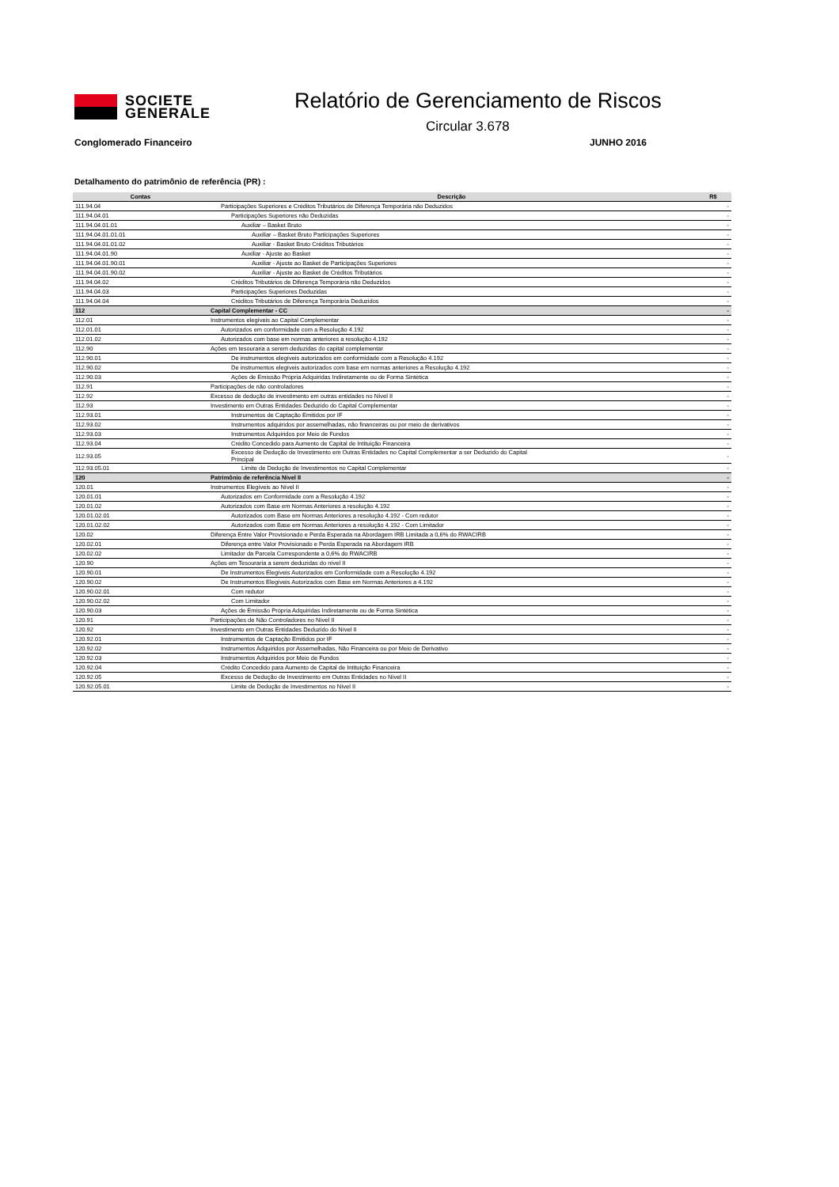SOCIETE
GENERALE
Relatório de Gerenciamento de Riscos
Circular 3.678
Conglomerado Financeiro JUNHO 2016
Detalhamento do patrimônio de referência (PR) :
| Contas | Descrição | R$ |
| --- | --- | --- |
| 111.94.04 | Participações Superiores e Créditos Tributários de Diferença Temporária não Deduzidos | - |
| 111.94.04.01 | Participações Superiores não Deduzidas | - |
| 111.94.04.01.01 | Auxiliar – Basket Bruto | - |
| 111.94.04.01.01.01 | Auxiliar – Basket Bruto Participações Superiores | - |
| 111.94.04.01.01.02 | Auxiliar - Basket Bruto Créditos Tributários | - |
| 111.94.04.01.90 | Auxiliar - Ajuste ao Basket | - |
| 111.94.04.01.90.01 | Auxiliar - Ajuste ao Basket de Participações Superiores | - |
| 111.94.04.01.90.02 | Auxiliar - Ajuste ao Basket de Créditos Tributários | - |
| 111.94.04.02 | Créditos Tributários de Diferença Temporária não Deduzidos | - |
| 111.94.04.03 | Participações Superiores Deduzidas | - |
| 111.94.04.04 | Créditos Tributários de Diferença Temporária Deduzidos | - |
| 112 | Capital Complementar - CC | - |
| 112.01 | Instrumentos elegíveis ao Capital Complementar | - |
| 112.01.01 | Autorizados em conformidade com a Resolução 4.192 | - |
| 112.01.02 | Autorizados com base em normas anteriores a resolução 4.192 | - |
| 112.90 | Ações em tesouraria a serem deduzidas do capital complementar | - |
| 112.90.01 | De instrumentos elegíveis autorizados em conformidade com a Resolução 4.192 | - |
| 112.90.02 | De instrumentos elegíveis autorizados com base em normas anteriores a Resolução 4.192 | - |
| 112.90.03 | Ações de Emissão Própria Adquiridas Indiretamente ou de Forma Sintética | - |
| 112.91 | Participações de não controladores | - |
| 112.92 | Excesso de dedução de investimento em outras entidades no Nível II | - |
| 112.93 | Investimento em Outras Entidades Deduzido do Capital Complementar | - |
| 112.93.01 | Instrumentos de Captação Emitidos por IF | - |
| 112.93.02 | Instrumentos adquiridos por assemelhadas, não financeiras ou por meio de derivativos | - |
| 112.93.03 | Instrumentos Adquiridos por Meio de Fundos | - |
| 112.93.04 | Crédito Concedido para Aumento de Capital de Intituição Financeira | - |
| 112.93.05 | Excesso de Dedução de Investimento em Outras Entidades no Capital Complementar a ser Deduzido do Capital Principal | - |
| 112.93.05.01 | Limite de Dedução de Investimentos no Capital Complementar | - |
| 120 | Patrimônio de referência Nivel II | - |
| 120.01 | Instrumentos Elegíveis ao Nível II | - |
| 120.01.01 | Autorizados em Conformidade com a Resolução 4.192 | - |
| 120.01.02 | Autorizados com Base em Normas Anteriores a resolução 4.192 | - |
| 120.01.02.01 | Autorizados com Base em Normas Anteriores a resolução 4.192 - Com redutor | - |
| 120.01.02.02 | Autorizados com Base em Normas Anteriores a resolução 4.192 - Com Limitador | - |
| 120.02 | Diferença Entre Valor Provisionado e Perda Esperada na Abordagem IRB Limitada a 0,6% do RWACIRB | - |
| 120.02.01 | Diferença entre Valor Provisionado e Perda Esperada na Abordagem IRB | - |
| 120.02.02 | Limitador da Parcela Correspondente a 0,6% do RWACIRB | - |
| 120.90 | Ações em Tesouraria a serem deduzidas do nível II | - |
| 120.90.01 | De Instrumentos Elegíveis Autorizados em Conformidade com a Resolução 4.192 | - |
| 120.90.02 | De Instrumentos Elegíveis Autorizados com Base em Normas Anteriores a 4.192 | - |
| 120.90.02.01 | Com redutor | - |
| 120.90.02.02 | Com Limitador | - |
| 120.90.03 | Ações de Emissão Própria Adquiridas Indiretamente ou de Forma Sintética | - |
| 120.91 | Participações de Não Controladores no Nível II | - |
| 120.92 | Investimento em Outras Entidades Deduzido do Nível II | - |
| 120.92.01 | Instrumentos de Captação Emitidos por IF | - |
| 120.92.02 | Instrumentos Adquiridos por Assemelhadas, Não Financeira ou por Meio de Derivativo | - |
| 120.92.03 | Instrumentos Adquiridos por Meio de Fundos | - |
| 120.92.04 | Crédito Concedido para Aumento de Capital de Intituição Financeira | - |
| 120.92.05 | Excesso de Dedução de Investimento em Outras Entidades no Nível II | - |
| 120.92.05.01 | Limite de Dedução de Investimentos no Nível II | - |